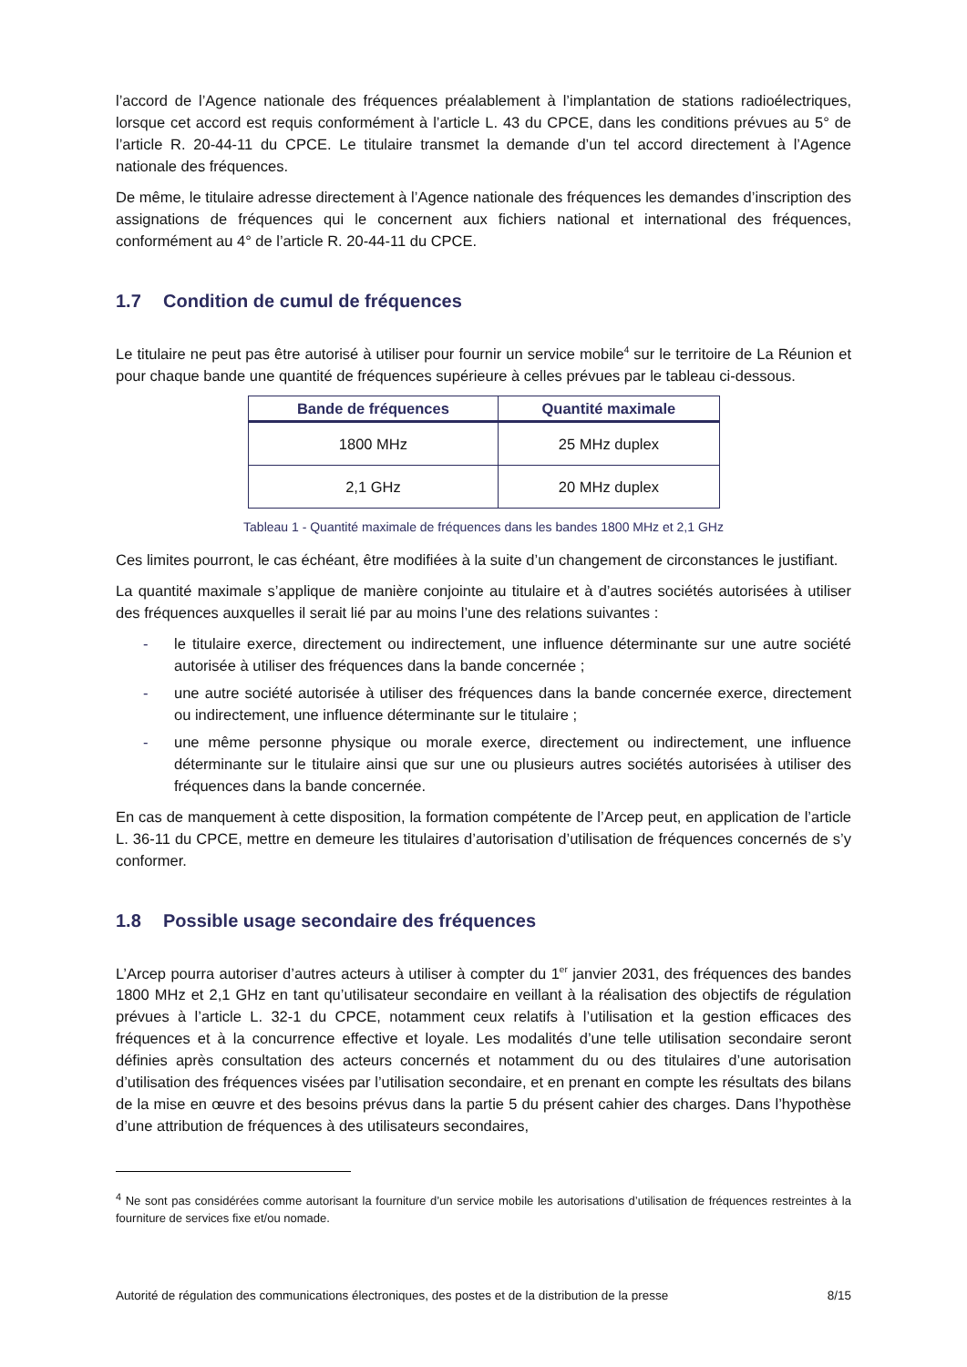l’accord de l’Agence nationale des fréquences préalablement à l’implantation de stations radioélectriques, lorsque cet accord est requis conformément à l’article L. 43 du CPCE, dans les conditions prévues au 5° de l’article R. 20-44-11 du CPCE. Le titulaire transmet la demande d’un tel accord directement à l’Agence nationale des fréquences.
De même, le titulaire adresse directement à l’Agence nationale des fréquences les demandes d’inscription des assignations de fréquences qui le concernent aux fichiers national et international des fréquences, conformément au 4° de l’article R. 20-44-11 du CPCE.
1.7 Condition de cumul de fréquences
Le titulaire ne peut pas être autorisé à utiliser pour fournir un service mobile<sup>4</sup> sur le territoire de La Réunion et pour chaque bande une quantité de fréquences supérieure à celles prévues par le tableau ci-dessous.
| Bande de fréquences | Quantité maximale |
| --- | --- |
| 1800 MHz | 25 MHz duplex |
| 2,1 GHz | 20 MHz duplex |
Tableau 1 - Quantité maximale de fréquences dans les bandes 1800 MHz et 2,1 GHz
Ces limites pourront, le cas échéant, être modifiées à la suite d’un changement de circonstances le justifiant.
La quantité maximale s’applique de manière conjointe au titulaire et à d’autres sociétés autorisées à utiliser des fréquences auxquelles il serait lié par au moins l’une des relations suivantes :
- le titulaire exerce, directement ou indirectement, une influence déterminante sur une autre société autorisée à utiliser des fréquences dans la bande concernée ;
- une autre société autorisée à utiliser des fréquences dans la bande concernée exerce, directement ou indirectement, une influence déterminante sur le titulaire ;
- une même personne physique ou morale exerce, directement ou indirectement, une influence déterminante sur le titulaire ainsi que sur une ou plusieurs autres sociétés autorisées à utiliser des fréquences dans la bande concernée.
En cas de manquement à cette disposition, la formation compétente de l’Arcep peut, en application de l’article L. 36-11 du CPCE, mettre en demeure les titulaires d’autorisation d’utilisation de fréquences concernés de s’y conformer.
1.8 Possible usage secondaire des fréquences
L’Arcep pourra autoriser d’autres acteurs à utiliser à compter du 1<sup>er</sup> janvier 2031, des fréquences des bandes 1800 MHz et 2,1 GHz en tant qu’utilisateur secondaire en veillant à la réalisation des objectifs de régulation prévues à l’article L. 32-1 du CPCE, notamment ceux relatifs à l’utilisation et la gestion efficaces des fréquences et à la concurrence effective et loyale. Les modalités d’une telle utilisation secondaire seront définies après consultation des acteurs concernés et notamment du ou des titulaires d’une autorisation d’utilisation des fréquences visées par l’utilisation secondaire, et en prenant en compte les résultats des bilans de la mise en œuvre et des besoins prévus dans la partie 5 du présent cahier des charges. Dans l’hypothèse d’une attribution de fréquences à des utilisateurs secondaires,
<sup>4</sup> Ne sont pas considérées comme autorisant la fourniture d’un service mobile les autorisations d’utilisation de fréquences restreintes à la fourniture de services fixe et/ou nomade.
Autorité de régulation des communications électroniques, des postes et de la distribution de la presse 8/15